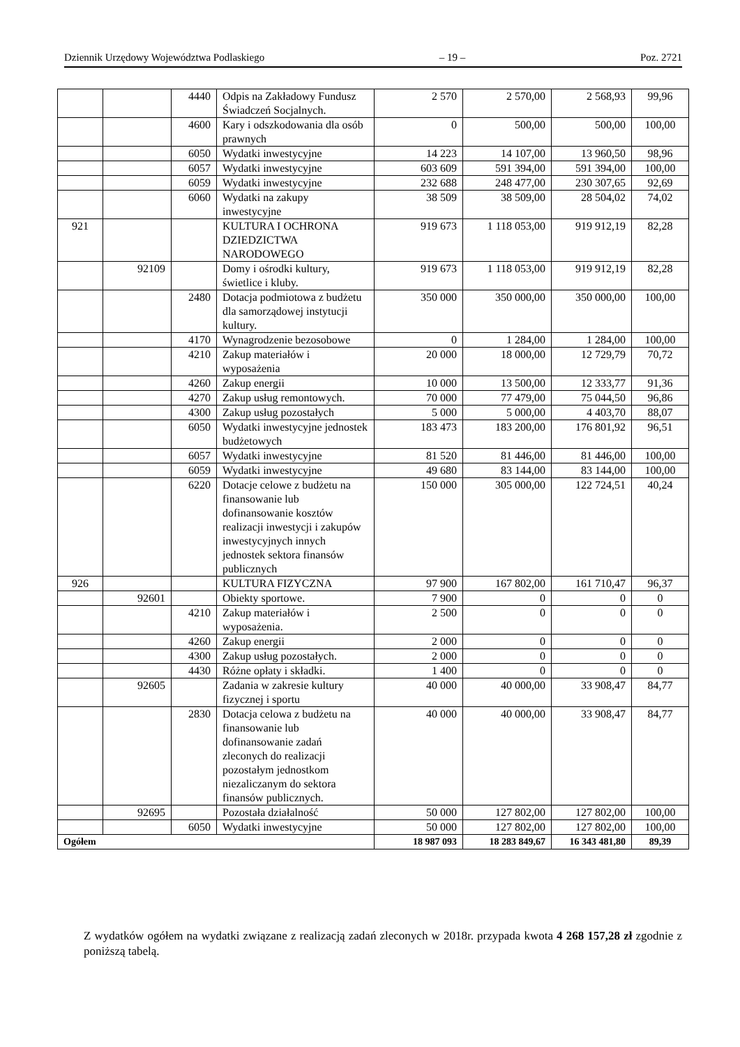Dziennik Urzędowy Województwa Podlaskiego – 19 – Poz. 2721
| | | 4440 | Odpis na Zakładowy Fundusz Świadczeń Socjalnych. | 2 570 | 2 570,00 | 2 568,93 | 99,96 |
| | | 4600 | Kary i odszkodowania dla osób prawnych | 0 | 500,00 | 500,00 | 100,00 |
| | | 6050 | Wydatki inwestycyjne | 14 223 | 14 107,00 | 13 960,50 | 98,96 |
| | | 6057 | Wydatki inwestycyjne | 603 609 | 591 394,00 | 591 394,00 | 100,00 |
| | | 6059 | Wydatki inwestycyjne | 232 688 | 248 477,00 | 230 307,65 | 92,69 |
| | | 6060 | Wydatki na zakupy inwestycyjne | 38 509 | 38 509,00 | 28 504,02 | 74,02 |
| 921 | | | KULTURA I OCHRONA DZIEDZICTWA NARODOWEGO | 919 673 | 1 118 053,00 | 919 912,19 | 82,28 |
| | 92109 | | Domy i ośrodki kultury, świetlice i kluby. | 919 673 | 1 118 053,00 | 919 912,19 | 82,28 |
| | | 2480 | Dotacja podmiotowa z budżetu dla samorządowej instytucji kultury. | 350 000 | 350 000,00 | 350 000,00 | 100,00 |
| | | 4170 | Wynagrodzenie bezosobowe | 0 | 1 284,00 | 1 284,00 | 100,00 |
| | | 4210 | Zakup materiałów i wyposażenia | 20 000 | 18 000,00 | 12 729,79 | 70,72 |
| | | 4260 | Zakup energii | 10 000 | 13 500,00 | 12 333,77 | 91,36 |
| | | 4270 | Zakup usług remontowych. | 70 000 | 77 479,00 | 75 044,50 | 96,86 |
| | | 4300 | Zakup usług pozostałych | 5 000 | 5 000,00 | 4 403,70 | 88,07 |
| | | 6050 | Wydatki inwestycyjne jednostek budżetowych | 183 473 | 183 200,00 | 176 801,92 | 96,51 |
| | | 6057 | Wydatki inwestycyjne | 81 520 | 81 446,00 | 81 446,00 | 100,00 |
| | | 6059 | Wydatki inwestycyjne | 49 680 | 83 144,00 | 83 144,00 | 100,00 |
| | | 6220 | Dotacje celowe z budżetu na finansowanie lub dofinansowanie kosztów realizacji inwestycji i zakupów inwestycyjnych innych jednostek sektora finansów publicznych | 150 000 | 305 000,00 | 122 724,51 | 40,24 |
| 926 | | | KULTURA FIZYCZNA | 97 900 | 167 802,00 | 161 710,47 | 96,37 |
| | 92601 | | Obiekty sportowe. | 7 900 | 0 | 0 | 0 |
| | | 4210 | Zakup materiałów i wyposażenia. | 2 500 | 0 | 0 | 0 |
| | | 4260 | Zakup energii | 2 000 | 0 | 0 | 0 |
| | | 4300 | Zakup usług pozostałych. | 2 000 | 0 | 0 | 0 |
| | | 4430 | Różne opłaty i składki. | 1 400 | 0 | 0 | 0 |
| | 92605 | | Zadania w zakresie kultury fizycznej i sportu | 40 000 | 40 000,00 | 33 908,47 | 84,77 |
| | | 2830 | Dotacja celowa z budżetu na finansowanie lub dofinansowanie zadań zleconych do realizacji pozostałym jednostkom niezaliczanym do sektora finansów publicznych. | 40 000 | 40 000,00 | 33 908,47 | 84,77 |
| | 92695 | | Pozostała działalność | 50 000 | 127 802,00 | 127 802,00 | 100,00 |
| | | 6050 | Wydatki inwestycyjne | 50 000 | 127 802,00 | 127 802,00 | 100,00 |
| Ogółem | | | | 18 987 093 | 18 283 849,67 | 16 343 481,80 | 89,39 |
Z wydatków ogółem na wydatki związane z realizacją zadań zleconych w 2018r. przypada kwota 4 268 157,28 zł zgodnie z poniższą tabelą.